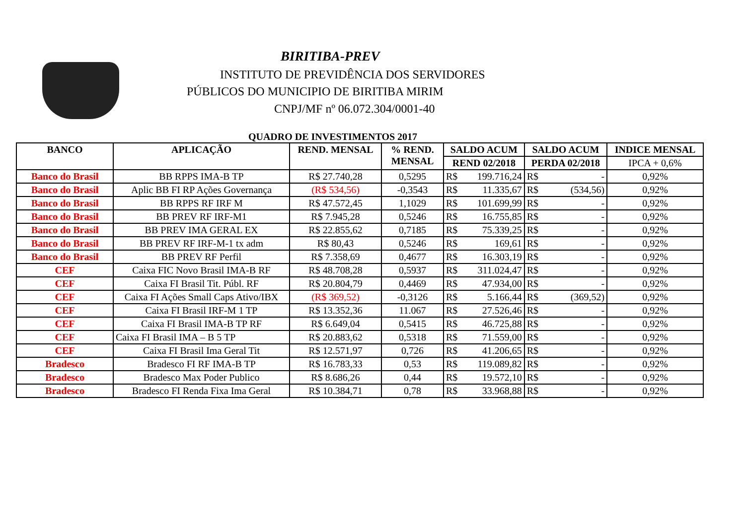BIRITIBA-PREV
INSTITUTO DE PREVIDÊNCIA DOS SERVIDORES
PÚBLICOS DO MUNICIPIO DE BIRITIBA MIRIM
CNPJ/MF nº 06.072.304/0001-40
QUADRO DE INVESTIMENTOS 2017
| BANCO | APLICAÇÃO | REND. MENSAL | % REND. MENSAL | SALDO ACUM | | SALDO ACUM | | INDICE MENSAL |
| --- | --- | --- | --- | --- | --- | --- | --- | --- |
| | | | | REND 02/2018 | | PERDA 02/2018 | | IPCA + 0,6% |
| Banco do Brasil | BB RPPS IMA-B TP | R$ 27.740,28 | 0,5295 | R$ | 199.716,24 | R$ | - | 0,92% |
| Banco do Brasil | Aplic BB FI RP Ações Governança | (R$ 534,56) | -0,3543 | R$ | 11.335,67 | R$ | (534,56) | 0,92% |
| Banco do Brasil | BB RPPS RF IRF M | R$ 47.572,45 | 1,1029 | R$ | 101.699,99 | R$ | - | 0,92% |
| Banco do Brasil | BB PREV RF IRF-M1 | R$ 7.945,28 | 0,5246 | R$ | 16.755,85 | R$ | - | 0,92% |
| Banco do Brasil | BB PREV IMA GERAL EX | R$ 22.855,62 | 0,7185 | R$ | 75.339,25 | R$ | - | 0,92% |
| Banco do Brasil | BB PREV RF IRF-M-1 tx adm | R$ 80,43 | 0,5246 | R$ | 169,61 | R$ | - | 0,92% |
| Banco do Brasil | BB PREV RF Perfil | R$ 7.358,69 | 0,4677 | R$ | 16.303,19 | R$ | - | 0,92% |
| CEF | Caixa FIC Novo Brasil IMA-B RF | R$ 48.708,28 | 0,5937 | R$ | 311.024,47 | R$ | - | 0,92% |
| CEF | Caixa FI Brasil Tit. Públ. RF | R$ 20.804,79 | 0,4469 | R$ | 47.934,00 | R$ | - | 0,92% |
| CEF | Caixa FI Ações Small Caps Ativo/IBX | (R$ 369,52) | -0,3126 | R$ | 5.166,44 | R$ | (369,52) | 0,92% |
| CEF | Caixa FI Brasil IRF-M 1 TP | R$ 13.352,36 | 11.067 | R$ | 27.526,46 | R$ | - | 0,92% |
| CEF | Caixa FI Brasil IMA-B TP RF | R$ 6.649,04 | 0,5415 | R$ | 46.725,88 | R$ | - | 0,92% |
| CEF | Caixa FI Brasil IMA – B 5 TP | R$ 20.883,62 | 0,5318 | R$ | 71.559,00 | R$ | - | 0,92% |
| CEF | Caixa FI Brasil Ima Geral Tit | R$ 12.571,97 | 0,726 | R$ | 41.206,65 | R$ | - | 0,92% |
| Bradesco | Bradesco FI RF IMA-B TP | R$ 16.783,33 | 0,53 | R$ | 119.089,82 | R$ | - | 0,92% |
| Bradesco | Bradesco Max Poder Publico | R$ 8.686,26 | 0,44 | R$ | 19.572,10 | R$ | - | 0,92% |
| Bradesco | Bradesco FI Renda Fixa Ima Geral | R$ 10.384,71 | 0,78 | R$ | 33.968,88 | R$ | - | 0,92% |